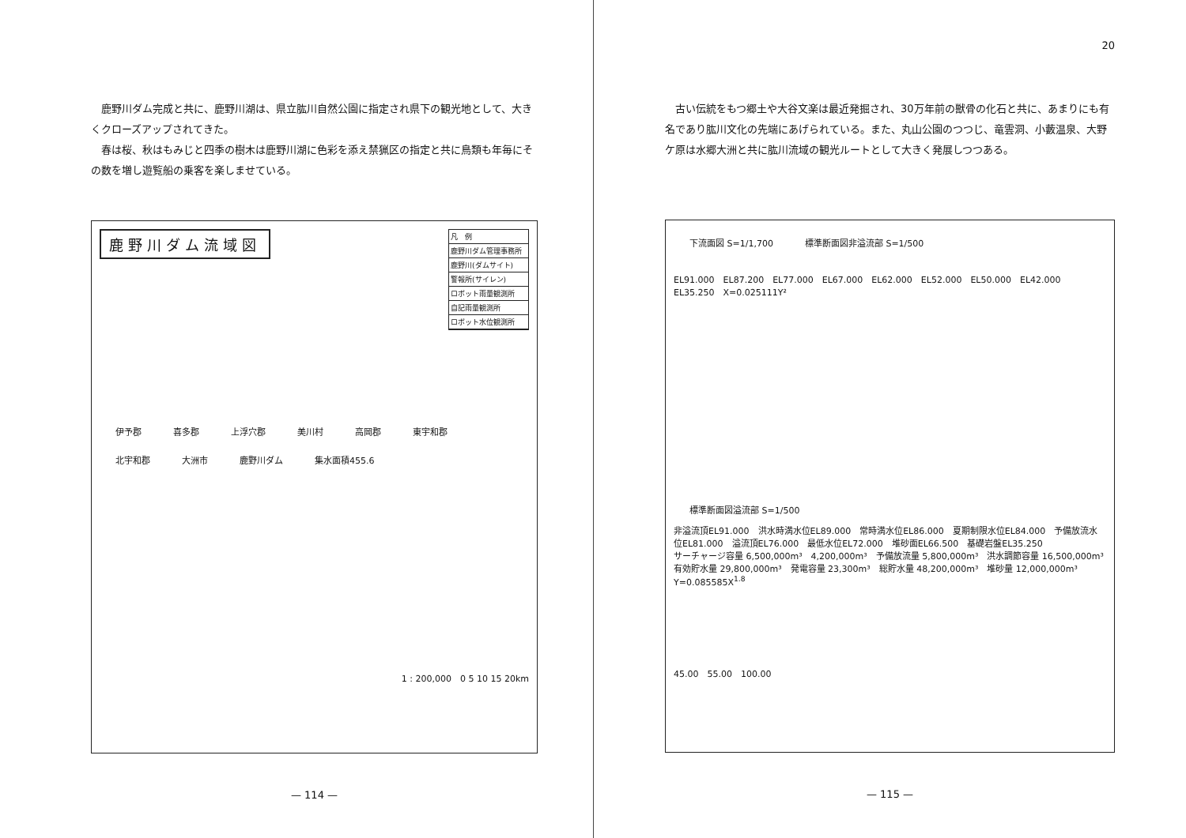鹿野川ダム完成と共に、鹿野川湖は、県立肱川自然公園に指定され県下の観光地として、大きくクローズアップされてきた。
春は桜、秋はもみじと四季の樹木は鹿野川湖に色彩を添え禁猟区の指定と共に鳥類も年毎にその数を増し遊覧船の乗客を楽しませている。
凡　例
鹿野川ダム管理事務所
鹿野川(ダムサイト)
警報所(サイレン)
ロボット雨量観測所
自記雨量観測所
ロボット水位観測所
鹿野川ダム流域図
伊予郡 喜多郡 上浮穴郡 美川村 高岡郡 東宇和郡 北宇和郡 大洲市 鹿野川ダム 集水面積455.6
1 : 200,000　0 5 10 15 20km
— 114 —
20
古い伝統をもつ郷土や大谷文楽は最近発掘され、30万年前の獣骨の化石と共に、あまりにも有名であり肱川文化の先端にあげられている。また、丸山公園のつつじ、竜雲洞、小藪温泉、大野ケ原は水郷大洲と共に肱川流域の観光ルートとして大きく発展しつつある。
下流面図 S=1/1,700 標準断面図非溢流部 S=1/500
EL91.000　EL87.200　EL77.000　EL67.000　EL62.000　EL52.000　EL50.000　EL42.000　EL35.250　X=0.025111Y²
標準断面図溢流部 S=1/500
非溢流頂EL91.000　洪水時満水位EL89.000　常時満水位EL86.000　夏期制限水位EL84.000　予備放流水位EL81.000　溢流頂EL76.000　最低水位EL72.000　堆砂面EL66.500　基礎岩盤EL35.250
サーチャージ容量 6,500,000m³　4,200,000m³　予備放流量 5,800,000m³　洪水調節容量 16,500,000m³　有効貯水量 29,800,000m³　発電容量 23,300m³　総貯水量 48,200,000m³　堆砂量 12,000,000m³　Y=0.085585X<sup>1.8</sup>
45.00　55.00　100.00
— 115 —